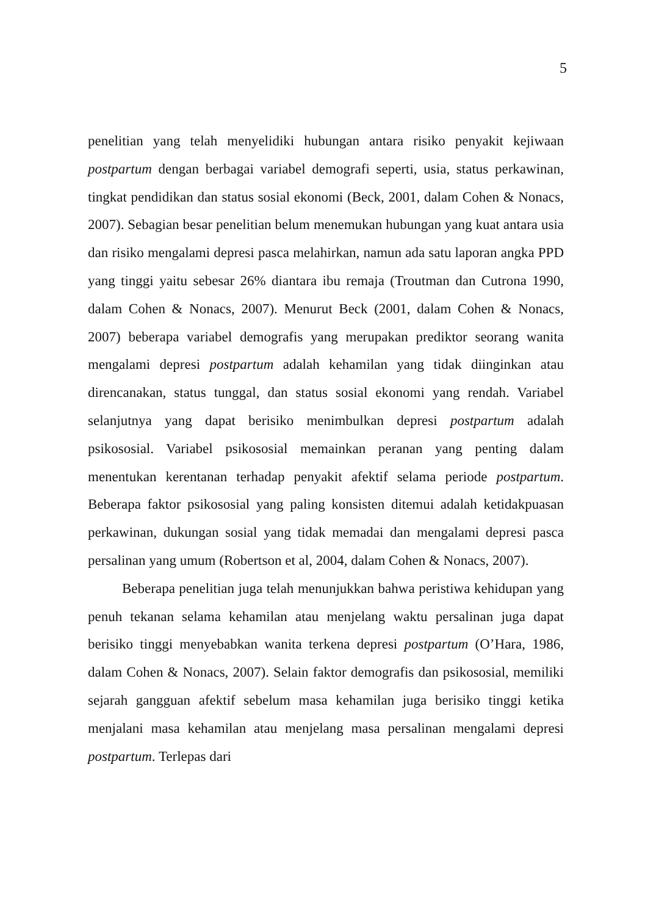5
penelitian yang telah menyelidiki hubungan antara risiko penyakit kejiwaan postpartum dengan berbagai variabel demografi seperti, usia, status perkawinan, tingkat pendidikan dan status sosial ekonomi (Beck, 2001, dalam Cohen & Nonacs, 2007). Sebagian besar penelitian belum menemukan hubungan yang kuat antara usia dan risiko mengalami depresi pasca melahirkan, namun ada satu laporan angka PPD yang tinggi yaitu sebesar 26% diantara ibu remaja (Troutman dan Cutrona 1990, dalam Cohen & Nonacs, 2007). Menurut Beck (2001, dalam Cohen & Nonacs, 2007) beberapa variabel demografis yang merupakan prediktor seorang wanita mengalami depresi postpartum adalah kehamilan yang tidak diinginkan atau direncanakan, status tunggal, dan status sosial ekonomi yang rendah. Variabel selanjutnya yang dapat berisiko menimbulkan depresi postpartum adalah psikososial. Variabel psikososial memainkan peranan yang penting dalam menentukan kerentanan terhadap penyakit afektif selama periode postpartum. Beberapa faktor psikososial yang paling konsisten ditemui adalah ketidakpuasan perkawinan, dukungan sosial yang tidak memadai dan mengalami depresi pasca persalinan yang umum (Robertson et al, 2004, dalam Cohen & Nonacs, 2007).
Beberapa penelitian juga telah menunjukkan bahwa peristiwa kehidupan yang penuh tekanan selama kehamilan atau menjelang waktu persalinan juga dapat berisiko tinggi menyebabkan wanita terkena depresi postpartum (O’Hara, 1986, dalam Cohen & Nonacs, 2007). Selain faktor demografis dan psikososial, memiliki sejarah gangguan afektif sebelum masa kehamilan juga berisiko tinggi ketika menjalani masa kehamilan atau menjelang masa persalinan mengalami depresi postpartum. Terlepas dari